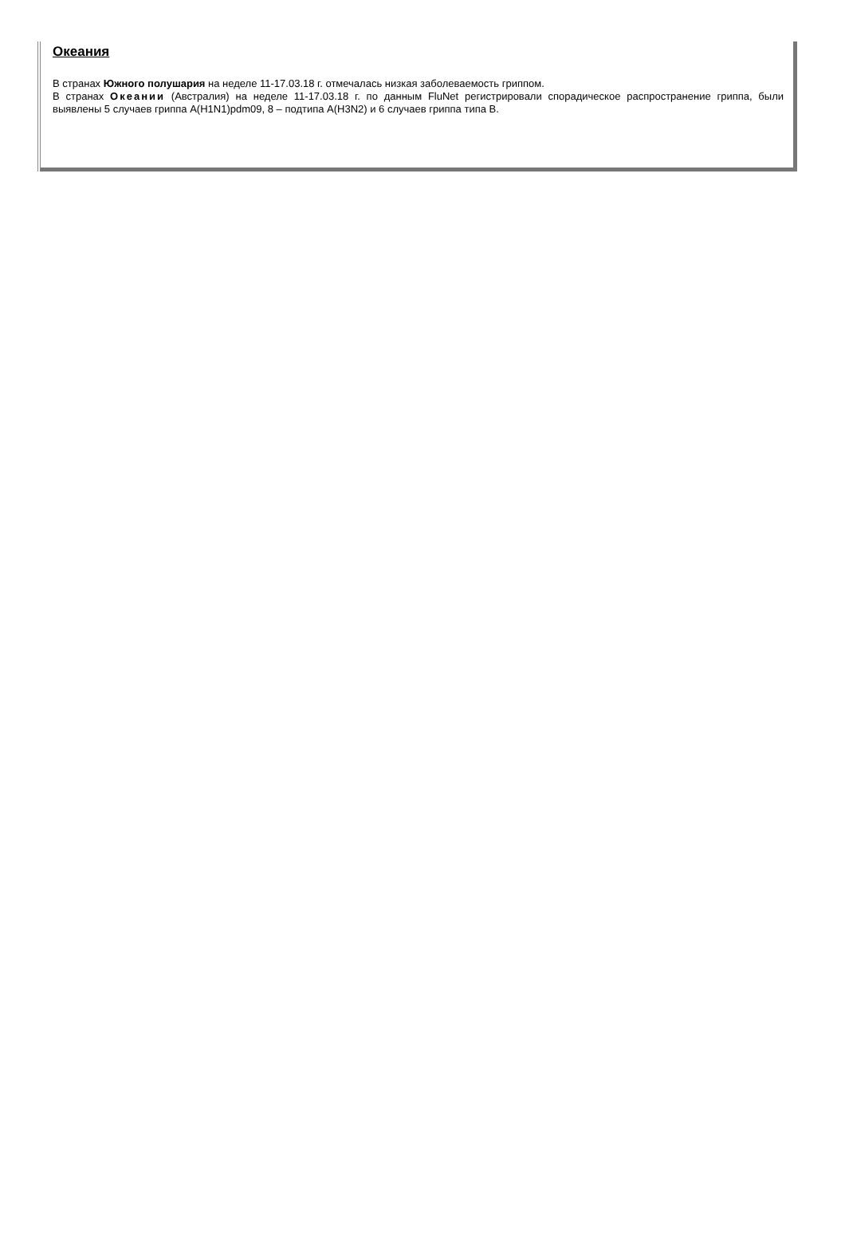Океания
В странах Южного полушария на неделе 11-17.03.18 г. отмечалась низкая заболеваемость гриппом.
В странах Океании (Австралия) на неделе 11-17.03.18 г. по данным FluNet регистрировали спорадическое распространение гриппа, были выявлены 5 случаев гриппа A(H1N1)pdm09, 8 – подтипа A(H3N2) и 6 случаев гриппа типа В.